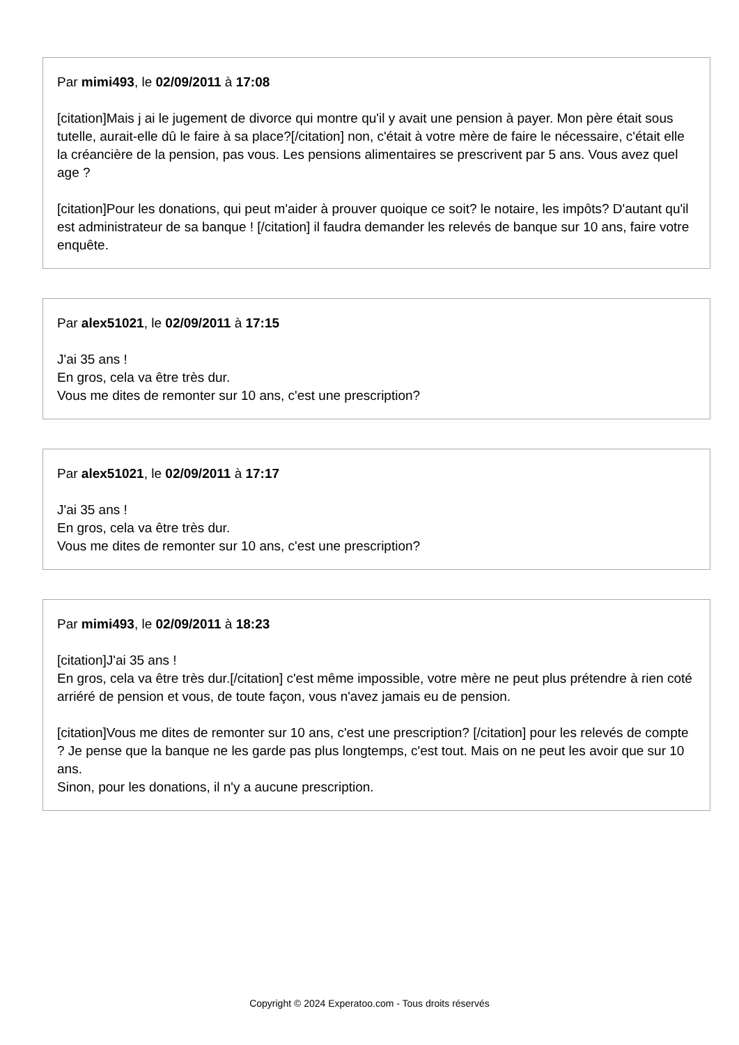Par mimi493, le 02/09/2011 à 17:08
[citation]Mais j ai le jugement de divorce qui montre qu'il y avait une pension à payer. Mon père était sous tutelle, aurait-elle dû le faire à sa place?[/citation] non, c'était à votre mère de faire le nécessaire, c'était elle la créancière de la pension, pas vous. Les pensions alimentaires se prescrivent par 5 ans. Vous avez quel age ?
[citation]Pour les donations, qui peut m'aider à prouver quoique ce soit? le notaire, les impôts? D'autant qu'il est administrateur de sa banque ! [/citation] il faudra demander les relevés de banque sur 10 ans, faire votre enquête.
Par alex51021, le 02/09/2011 à 17:15
J'ai 35 ans !
En gros, cela va être très dur.
Vous me dites de remonter sur 10 ans, c'est une prescription?
Par alex51021, le 02/09/2011 à 17:17
J'ai 35 ans !
En gros, cela va être très dur.
Vous me dites de remonter sur 10 ans, c'est une prescription?
Par mimi493, le 02/09/2011 à 18:23
[citation]J'ai 35 ans !
En gros, cela va être très dur.[/citation] c'est même impossible, votre mère ne peut plus prétendre à rien coté arriéré de pension et vous, de toute façon, vous n'avez jamais eu de pension.
[citation]Vous me dites de remonter sur 10 ans, c'est une prescription? [/citation] pour les relevés de compte ? Je pense que la banque ne les garde pas plus longtemps, c'est tout. Mais on ne peut les avoir que sur 10 ans.
Sinon, pour les donations, il n'y a aucune prescription.
Copyright © 2024 Experatoo.com - Tous droits réservés